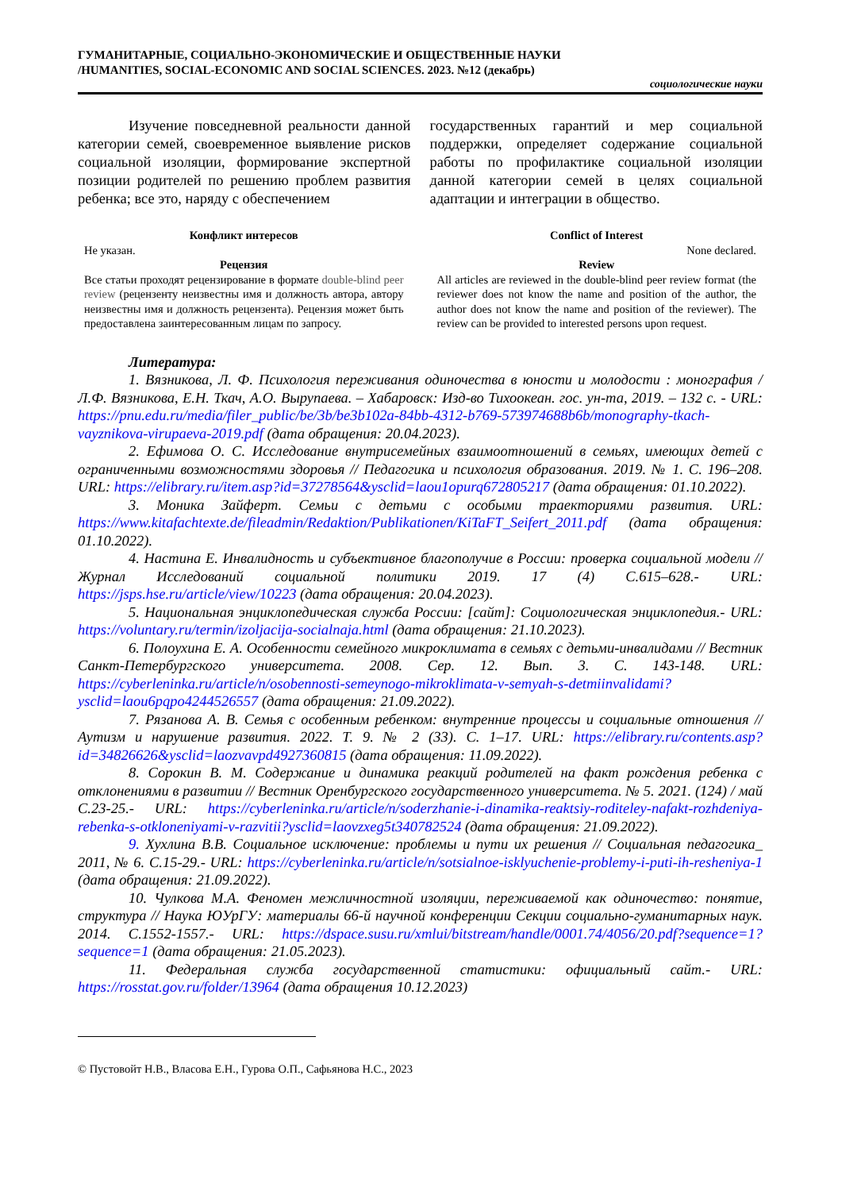ГУМАНИТАРНЫЕ, СОЦИАЛЬНО-ЭКОНОМИЧЕСКИЕ И ОБЩЕСТВЕННЫЕ НАУКИ
/HUMANITIES, SOCIAL-ECONOMIC AND SOCIAL SCIENCES. 2023. №12 (декабрь)
социологические науки
Изучение повседневной реальности данной категории семей, своевременное выявление рисков социальной изоляции, формирование экспертной позиции родителей по решению проблем развития ребенка; все это, наряду с обеспечением
государственных гарантий и мер социальной поддержки, определяет содержание социальной работы по профилактике социальной изоляции данной категории семей в целях социальной адаптации и интеграции в общество.
Конфликт интересов
Не указан.
Рецензия
Все статьи проходят рецензирование в формате double-blind peer review (рецензенту неизвестны имя и должность автора, автору неизвестны имя и должность рецензента). Рецензия может быть предоставлена заинтересованным лицам по запросу.
Conflict of Interest
None declared.
Review
All articles are reviewed in the double-blind peer review format (the reviewer does not know the name and position of the author, the author does not know the name and position of the reviewer). The review can be provided to interested persons upon request.
Литература:
1. Вязникова, Л. Ф. Психология переживания одиночества в юности и молодости : монография / Л.Ф. Вязникова, Е.Н. Ткач, А.О. Вырупаева. – Хабаровск: Изд-во Тихоокеан. гос. ун-та, 2019. – 132 с. - URL: https://pnu.edu.ru/media/filer_public/be/3b/be3b102a-84bb-4312-b769-573974688b6b/monography-tkach-vayznikova-virupaeva-2019.pdf (дата обращения: 20.04.2023).
2. Ефимова О. С. Исследование внутрисемейных взаимоотношений в семьях, имеющих детей с ограниченными возможностями здоровья // Педагогика и психология образования. 2019. № 1. С. 196–208. URL: https://elibrary.ru/item.asp?id=37278564&ysclid=laou1opurq672805217 (дата обращения: 01.10.2022).
3. Моника Зайферт. Семьи с детьми с особыми траекториями развития. URL: https://www.kitafachtexte.de/fileadmin/Redaktion/Publikationen/KiTaFT_Seifert_2011.pdf (дата обращения: 01.10.2022).
4. Настина Е. Инвалидность и субъективное благополучие в России: проверка социальной модели // Журнал Исследований социальной политики 2019. 17 (4) С.615–628.- URL: https://jsps.hse.ru/article/view/10223 (дата обращения: 20.04.2023).
5. Национальная энциклопедическая служба России: [сайт]: Социологическая энциклопедия.- URL: https://voluntary.ru/termin/izoljacija-socialnaja.html (дата обращения: 21.10.2023).
6. Полоухина Е. А. Особенности семейного микроклимата в семьях с детьми-инвалидами // Вестник Санкт-Петербургского университета. 2008. Сер. 12. Вып. 3. С. 143-148. URL: https://cyberleninka.ru/article/n/osobennosti-semeynogo-mikroklimata-v-semyah-s-detmiinvalidami?ysclid=laou6pqpo4244526557 (дата обращения: 21.09.2022).
7. Рязанова А. В. Семья с особенным ребенком: внутренние процессы и социальные отношения // Аутизм и нарушение развития. 2022. Т. 9. № 2 (33). С. 1–17. URL: https://elibrary.ru/contents.asp?id=34826626&ysclid=laozvavpd4927360815 (дата обращения: 11.09.2022).
8. Сорокин В. М. Содержание и динамика реакций родителей на факт рождения ребенка с отклонениями в развитии // Вестник Оренбургского государственного университета. № 5. 2021. (124) / май С.23-25.- URL: https://cyberleninka.ru/article/n/soderzhanie-i-dinamika-reaktsiy-roditeley-nafakt-rozhdeniya-rebenka-s-otkloneniyami-v-razvitii?ysclid=laovzxeg5t340782524 (дата обращения: 21.09.2022).
9. Хухлина В.В. Социальное исключение: проблемы и пути их решения // Социальная педагогика_ 2011, № 6. С.15-29.- URL: https://cyberleninka.ru/article/n/sotsialnoe-isklyuchenie-problemy-i-puti-ih-resheniya-1 (дата обращения: 21.09.2022).
10. Чулкова М.А. Феномен межличностной изоляции, переживаемой как одиночество: понятие, структура // Наука ЮУрГУ: материалы 66-й научной конференции Секции социально-гуманитарных наук. 2014. С.1552-1557.- URL: https://dspace.susu.ru/xmlui/bitstream/handle/0001.74/4056/20.pdf?sequence=1?sequence=1 (дата обращения: 21.05.2023).
11. Федеральная служба государственной статистики: официальный сайт.- URL: https://rosstat.gov.ru/folder/13964 (дата обращения 10.12.2023)
© Пустовойт Н.В., Власова Е.Н., Гурова О.П., Сафьянова Н.С., 2023